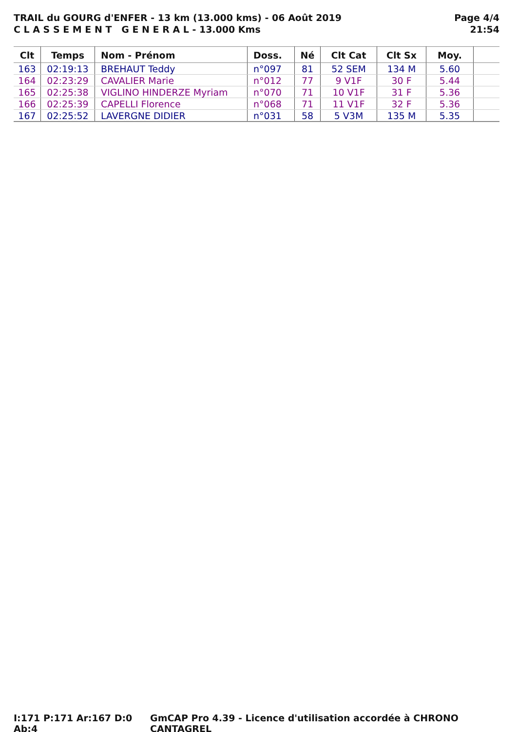TRAIL du GOURG d'ENFER - 13 km (13.000 kms) - 06 Août 2019
C L A S S E M E N T G E N E R A L - 13.000 Kms
Page 4/4
21:54
| Clt | Temps | Nom - Prénom | Doss. | Né | Clt Cat | Clt Sx | Moy. | |
| --- | --- | --- | --- | --- | --- | --- | --- | --- |
| 163 | 02:19:13 | BREHAUT Teddy | n°097 | 81 | 52 SEM | 134 M | 5.60 | |
| 164 | 02:23:29 | CAVALIER Marie | n°012 | 77 | 9 V1F | 30 F | 5.44 | |
| 165 | 02:25:38 | VIGLINO HINDERZE Myriam | n°070 | 71 | 10 V1F | 31 F | 5.36 | |
| 166 | 02:25:39 | CAPELLI Florence | n°068 | 71 | 11 V1F | 32 F | 5.36 | |
| 167 | 02:25:52 | LAVERGNE DIDIER | n°031 | 58 | 5 V3M | 135 M | 5.35 | |
I:171 P:171 Ar:167 D:0 Ab:4 GmCAP Pro 4.39 - Licence d'utilisation accordée à CHRONO CANTAGREL